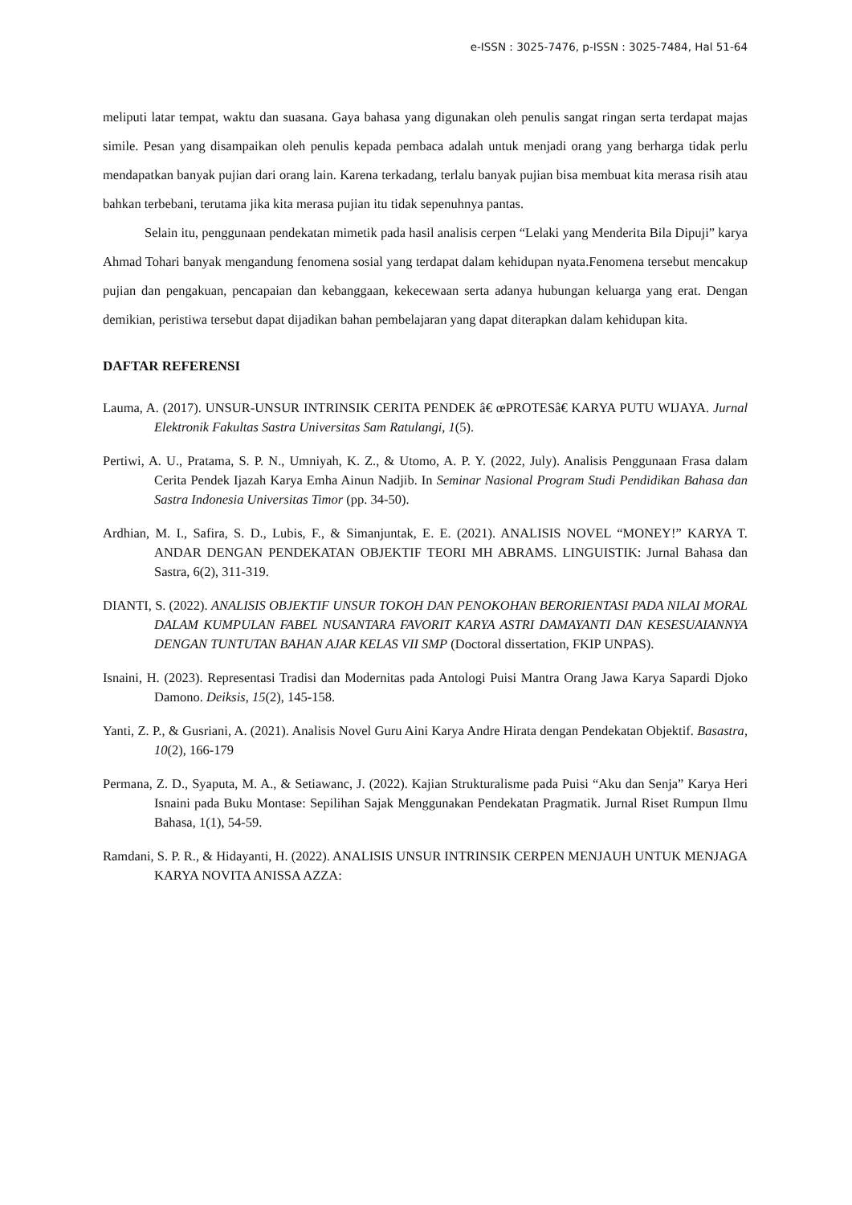e-ISSN : 3025-7476, p-ISSN : 3025-7484, Hal 51-64
meliputi latar tempat, waktu dan suasana. Gaya bahasa yang digunakan oleh penulis sangat ringan serta terdapat majas simile. Pesan yang disampaikan oleh penulis kepada pembaca adalah untuk menjadi orang yang berharga tidak perlu mendapatkan banyak pujian dari orang lain. Karena terkadang, terlalu banyak pujian bisa membuat kita merasa risih atau bahkan terbebani, terutama jika kita merasa pujian itu tidak sepenuhnya pantas.
Selain itu, penggunaan pendekatan mimetik pada hasil analisis cerpen “Lelaki yang Menderita Bila Dipuji” karya Ahmad Tohari banyak mengandung fenomena sosial yang terdapat dalam kehidupan nyata.Fenomena tersebut mencakup pujian dan pengakuan, pencapaian dan kebanggaan, kekecewaan serta adanya hubungan keluarga yang erat. Dengan demikian, peristiwa tersebut dapat dijadikan bahan pembelajaran yang dapat diterapkan dalam kehidupan kita.
DAFTAR REFERENSI
Lauma, A. (2017). UNSUR-UNSUR INTRINSIK CERITA PENDEK â€ œPROTESâ€ KARYA PUTU WIJAYA. Jurnal Elektronik Fakultas Sastra Universitas Sam Ratulangi, 1(5).
Pertiwi, A. U., Pratama, S. P. N., Umniyah, K. Z., & Utomo, A. P. Y. (2022, July). Analisis Penggunaan Frasa dalam Cerita Pendek Ijazah Karya Emha Ainun Nadjib. In Seminar Nasional Program Studi Pendidikan Bahasa dan Sastra Indonesia Universitas Timor (pp. 34-50).
Ardhian, M. I., Safira, S. D., Lubis, F., & Simanjuntak, E. E. (2021). ANALISIS NOVEL “MONEY!” KARYA T. ANDAR DENGAN PENDEKATAN OBJEKTIF TEORI MH ABRAMS. LINGUISTIK: Jurnal Bahasa dan Sastra, 6(2), 311-319.
DIANTI, S. (2022). ANALISIS OBJEKTIF UNSUR TOKOH DAN PENOKOHAN BERORIENTASI PADA NILAI MORAL DALAM KUMPULAN FABEL NUSANTARA FAVORIT KARYA ASTRI DAMAYANTI DAN KESESUAIANNYA DENGAN TUNTUTAN BAHAN AJAR KELAS VII SMP (Doctoral dissertation, FKIP UNPAS).
Isnaini, H. (2023). Representasi Tradisi dan Modernitas pada Antologi Puisi Mantra Orang Jawa Karya Sapardi Djoko Damono. Deiksis, 15(2), 145-158.
Yanti, Z. P., & Gusriani, A. (2021). Analisis Novel Guru Aini Karya Andre Hirata dengan Pendekatan Objektif. Basastra, 10(2), 166-179
Permana, Z. D., Syaputa, M. A., & Setiawanc, J. (2022). Kajian Strukturalisme pada Puisi “Aku dan Senja” Karya Heri Isnaini pada Buku Montase: Sepilihan Sajak Menggunakan Pendekatan Pragmatik. Jurnal Riset Rumpun Ilmu Bahasa, 1(1), 54-59.
Ramdani, S. P. R., & Hidayanti, H. (2022). ANALISIS UNSUR INTRINSIK CERPEN MENJAUH UNTUK MENJAGA KARYA NOVITA ANISSA AZZA: